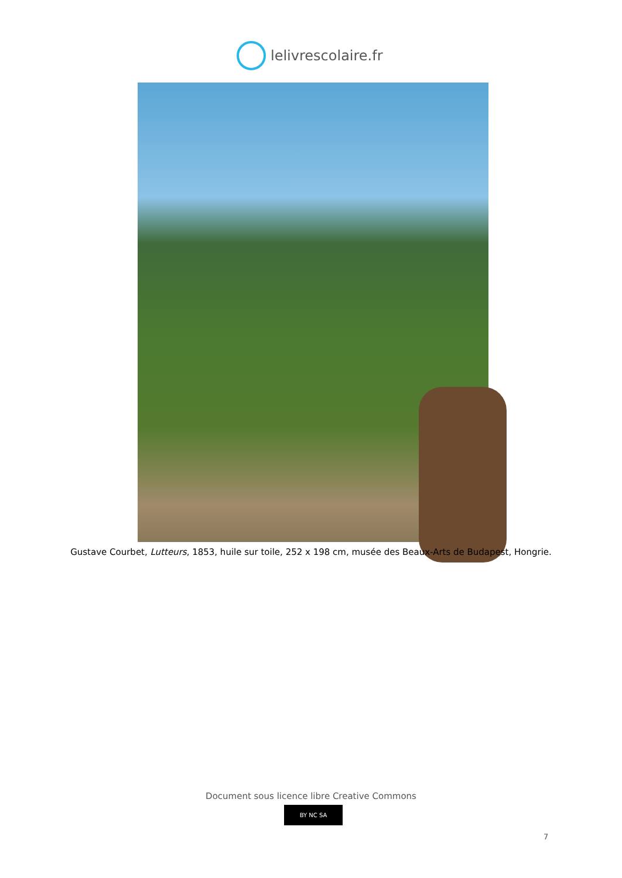lelivrescolaire.fr
Gustave Courbet, Lutteurs, 1853, huile sur toile, 252 x 198 cm, musée des Beaux-Arts de Budapest, Hongrie.
Document sous licence libre Creative Commons
BY NC SA
7